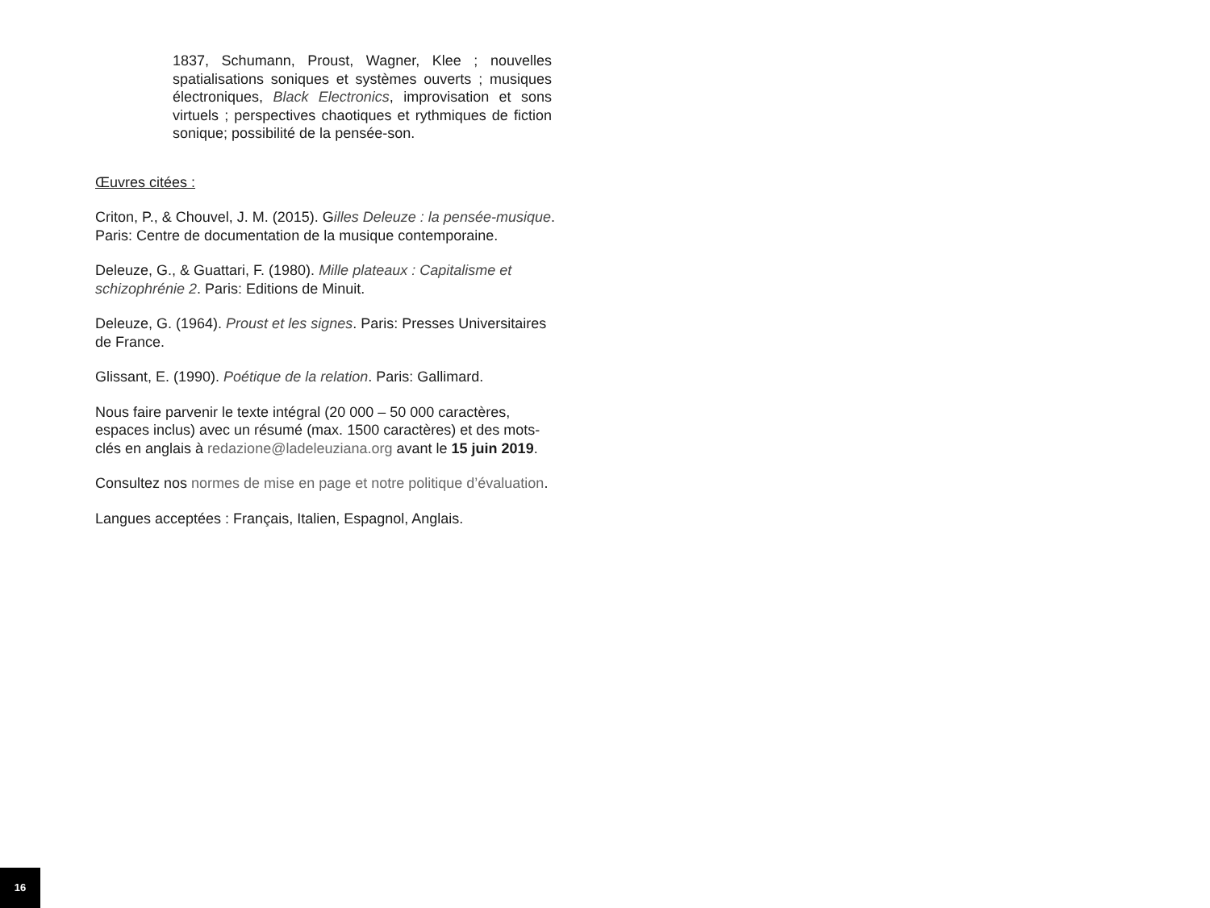1837, Schumann, Proust, Wagner, Klee ; nouvelles spatialisations soniques et systèmes ouverts ; musiques électroniques, Black Electronics, improvisation et sons virtuels ; perspectives chaotiques et rythmiques de fiction sonique; possibilité de la pensée-son.
Œuvres citées :
Criton, P., & Chouvel, J. M. (2015). Gilles Deleuze : la pensée-musique. Paris: Centre de documentation de la musique contemporaine.
Deleuze, G., & Guattari, F. (1980). Mille plateaux : Capitalisme et schizophrénie 2. Paris: Editions de Minuit.
Deleuze, G. (1964). Proust et les signes. Paris: Presses Universitaires de France.
Glissant, E. (1990). Poétique de la relation. Paris: Gallimard.
Nous faire parvenir le texte intégral (20 000 – 50 000 caractères, espaces inclus) avec un résumé (max. 1500 caractères) et des mots-clés en anglais à redazione@ladeleuziana.org avant le 15 juin 2019.
Consultez nos normes de mise en page et notre politique d’évaluation.
Langues acceptées : Français, Italien, Espagnol, Anglais.
16